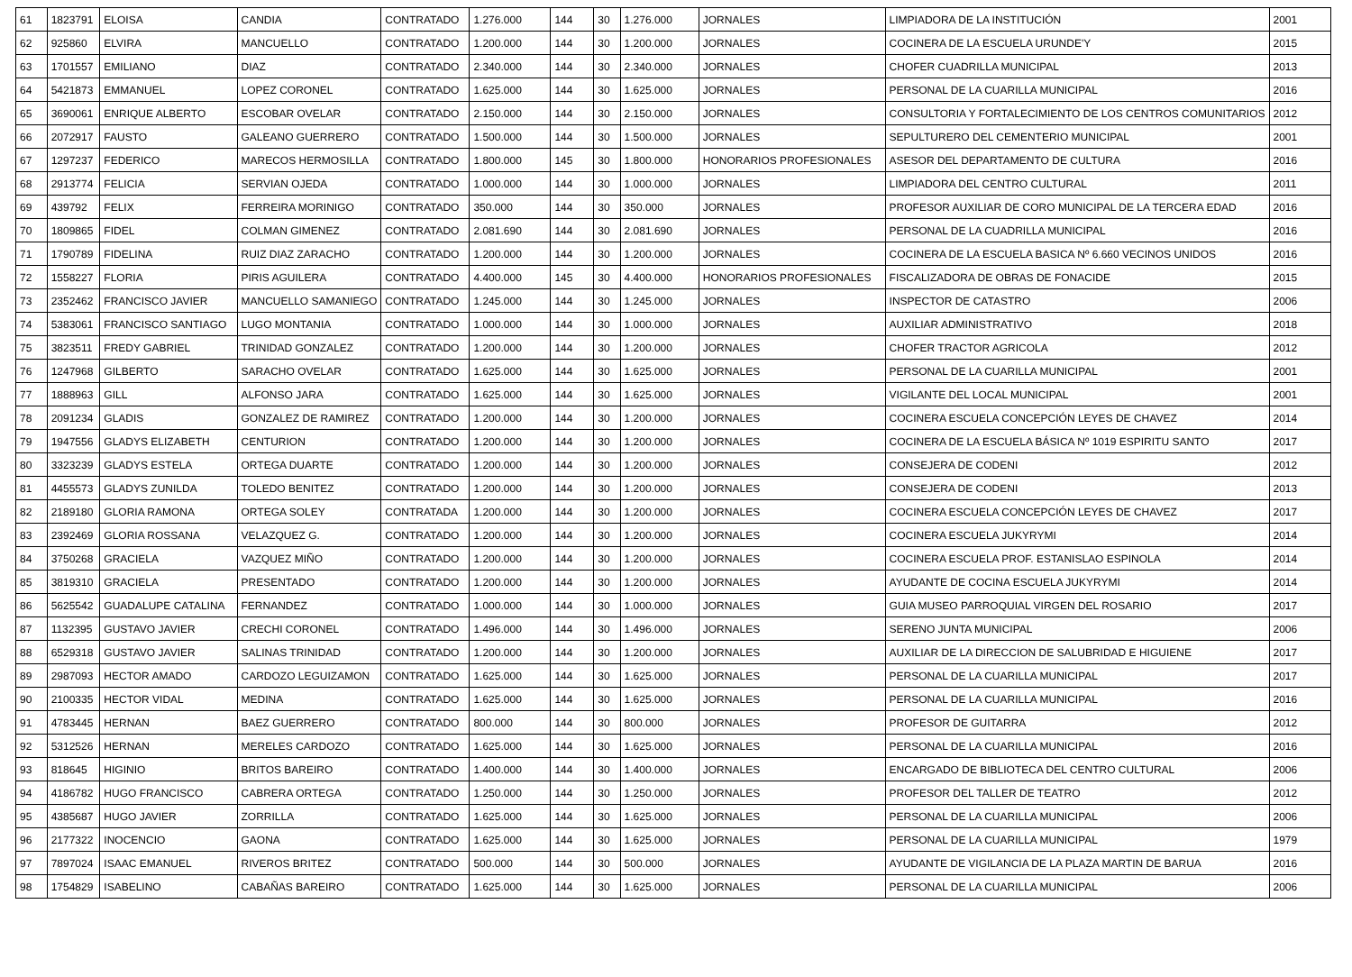| 61 | 1823791 | ELOISA | CANDIA | CONTRATADO | 1.276.000 | 144 | 30 | 1.276.000 | JORNALES | LIMPIADORA DE LA INSTITUCIÓN | 2001 |
| 62 | 925860 | ELVIRA | MANCUELLO | CONTRATADO | 1.200.000 | 144 | 30 | 1.200.000 | JORNALES | COCINERA DE LA ESCUELA URUNDE'Y | 2015 |
| 63 | 1701557 | EMILIANO | DIAZ | CONTRATADO | 2.340.000 | 144 | 30 | 2.340.000 | JORNALES | CHOFER CUADRILLA MUNICIPAL | 2013 |
| 64 | 5421873 | EMMANUEL | LOPEZ CORONEL | CONTRATADO | 1.625.000 | 144 | 30 | 1.625.000 | JORNALES | PERSONAL DE LA CUARILLA MUNICIPAL | 2016 |
| 65 | 3690061 | ENRIQUE ALBERTO | ESCOBAR OVELAR | CONTRATADO | 2.150.000 | 144 | 30 | 2.150.000 | JORNALES | CONSULTORIA Y FORTALECIMIENTO DE LOS CENTROS COMUNITARIOS | 2012 |
| 66 | 2072917 | FAUSTO | GALEANO GUERRERO | CONTRATADO | 1.500.000 | 144 | 30 | 1.500.000 | JORNALES | SEPULTURERO DEL CEMENTERIO MUNICIPAL | 2001 |
| 67 | 1297237 | FEDERICO | MARECOS HERMOSILLA | CONTRATADO | 1.800.000 | 145 | 30 | 1.800.000 | HONORARIOS PROFESIONALES | ASESOR DEL DEPARTAMENTO DE CULTURA | 2016 |
| 68 | 2913774 | FELICIA | SERVIAN OJEDA | CONTRATADO | 1.000.000 | 144 | 30 | 1.000.000 | JORNALES | LIMPIADORA DEL CENTRO CULTURAL | 2011 |
| 69 | 439792 | FELIX | FERREIRA MORINIGO | CONTRATADO | 350.000 | 144 | 30 | 350.000 | JORNALES | PROFESOR AUXILIAR DE CORO MUNICIPAL DE LA TERCERA EDAD | 2016 |
| 70 | 1809865 | FIDEL | COLMAN GIMENEZ | CONTRATADO | 2.081.690 | 144 | 30 | 2.081.690 | JORNALES | PERSONAL DE LA CUADRILLA MUNICIPAL | 2016 |
| 71 | 1790789 | FIDELINA | RUIZ DIAZ ZARACHO | CONTRATADO | 1.200.000 | 144 | 30 | 1.200.000 | JORNALES | COCINERA DE LA ESCUELA BASICA Nº 6.660 VECINOS UNIDOS | 2016 |
| 72 | 1558227 | FLORIA | PIRIS AGUILERA | CONTRATADO | 4.400.000 | 145 | 30 | 4.400.000 | HONORARIOS PROFESIONALES | FISCALIZADORA DE OBRAS DE FONACIDE | 2015 |
| 73 | 2352462 | FRANCISCO JAVIER | MANCUELLO SAMANIEGO | CONTRATADO | 1.245.000 | 144 | 30 | 1.245.000 | JORNALES | INSPECTOR DE CATASTRO | 2006 |
| 74 | 5383061 | FRANCISCO SANTIAGO | LUGO MONTANIA | CONTRATADO | 1.000.000 | 144 | 30 | 1.000.000 | JORNALES | AUXILIAR ADMINISTRATIVO | 2018 |
| 75 | 3823511 | FREDY GABRIEL | TRINIDAD GONZALEZ | CONTRATADO | 1.200.000 | 144 | 30 | 1.200.000 | JORNALES | CHOFER TRACTOR AGRICOLA | 2012 |
| 76 | 1247968 | GILBERTO | SARACHO OVELAR | CONTRATADO | 1.625.000 | 144 | 30 | 1.625.000 | JORNALES | PERSONAL DE LA CUARILLA MUNICIPAL | 2001 |
| 77 | 1888963 | GILL | ALFONSO JARA | CONTRATADO | 1.625.000 | 144 | 30 | 1.625.000 | JORNALES | VIGILANTE DEL LOCAL MUNICIPAL | 2001 |
| 78 | 2091234 | GLADIS | GONZALEZ DE RAMIREZ | CONTRATADO | 1.200.000 | 144 | 30 | 1.200.000 | JORNALES | COCINERA ESCUELA CONCEPCIÓN LEYES DE CHAVEZ | 2014 |
| 79 | 1947556 | GLADYS ELIZABETH | CENTURION | CONTRATADO | 1.200.000 | 144 | 30 | 1.200.000 | JORNALES | COCINERA DE LA ESCUELA BÁSICA Nº 1019 ESPIRITU SANTO | 2017 |
| 80 | 3323239 | GLADYS ESTELA | ORTEGA DUARTE | CONTRATADO | 1.200.000 | 144 | 30 | 1.200.000 | JORNALES | CONSEJERA DE CODENI | 2012 |
| 81 | 4455573 | GLADYS ZUNILDA | TOLEDO BENITEZ | CONTRATADO | 1.200.000 | 144 | 30 | 1.200.000 | JORNALES | CONSEJERA DE CODENI | 2013 |
| 82 | 2189180 | GLORIA RAMONA | ORTEGA SOLEY | CONTRATADA | 1.200.000 | 144 | 30 | 1.200.000 | JORNALES | COCINERA ESCUELA CONCEPCIÓN LEYES DE CHAVEZ | 2017 |
| 83 | 2392469 | GLORIA ROSSANA | VELAZQUEZ G. | CONTRATADO | 1.200.000 | 144 | 30 | 1.200.000 | JORNALES | COCINERA ESCUELA JUKYRYMI | 2014 |
| 84 | 3750268 | GRACIELA | VAZQUEZ MIÑO | CONTRATADO | 1.200.000 | 144 | 30 | 1.200.000 | JORNALES | COCINERA ESCUELA PROF. ESTANISLAO ESPINOLA | 2014 |
| 85 | 3819310 | GRACIELA | PRESENTADO | CONTRATADO | 1.200.000 | 144 | 30 | 1.200.000 | JORNALES | AYUDANTE DE COCINA ESCUELA JUKYRYMI | 2014 |
| 86 | 5625542 | GUADALUPE CATALINA | FERNANDEZ | CONTRATADO | 1.000.000 | 144 | 30 | 1.000.000 | JORNALES | GUIA MUSEO PARROQUIAL VIRGEN DEL ROSARIO | 2017 |
| 87 | 1132395 | GUSTAVO JAVIER | CRECHI CORONEL | CONTRATADO | 1.496.000 | 144 | 30 | 1.496.000 | JORNALES | SERENO JUNTA MUNICIPAL | 2006 |
| 88 | 6529318 | GUSTAVO JAVIER | SALINAS TRINIDAD | CONTRATADO | 1.200.000 | 144 | 30 | 1.200.000 | JORNALES | AUXILIAR DE LA DIRECCION DE SALUBRIDAD E HIGUIENE | 2017 |
| 89 | 2987093 | HECTOR AMADO | CARDOZO LEGUIZAMON | CONTRATADO | 1.625.000 | 144 | 30 | 1.625.000 | JORNALES | PERSONAL DE LA CUARILLA MUNICIPAL | 2017 |
| 90 | 2100335 | HECTOR VIDAL | MEDINA | CONTRATADO | 1.625.000 | 144 | 30 | 1.625.000 | JORNALES | PERSONAL DE LA CUARILLA MUNICIPAL | 2016 |
| 91 | 4783445 | HERNAN | BAEZ GUERRERO | CONTRATADO | 800.000 | 144 | 30 | 800.000 | JORNALES | PROFESOR DE GUITARRA | 2012 |
| 92 | 5312526 | HERNAN | MERELES CARDOZO | CONTRATADO | 1.625.000 | 144 | 30 | 1.625.000 | JORNALES | PERSONAL DE LA CUARILLA MUNICIPAL | 2016 |
| 93 | 818645 | HIGINIO | BRITOS BAREIRO | CONTRATADO | 1.400.000 | 144 | 30 | 1.400.000 | JORNALES | ENCARGADO DE BIBLIOTECA DEL CENTRO CULTURAL | 2006 |
| 94 | 4186782 | HUGO FRANCISCO | CABRERA ORTEGA | CONTRATADO | 1.250.000 | 144 | 30 | 1.250.000 | JORNALES | PROFESOR DEL TALLER DE TEATRO | 2012 |
| 95 | 4385687 | HUGO JAVIER | ZORRILLA | CONTRATADO | 1.625.000 | 144 | 30 | 1.625.000 | JORNALES | PERSONAL DE LA CUARILLA MUNICIPAL | 2006 |
| 96 | 2177322 | INOCENCIO | GAONA | CONTRATADO | 1.625.000 | 144 | 30 | 1.625.000 | JORNALES | PERSONAL DE LA CUARILLA MUNICIPAL | 1979 |
| 97 | 7897024 | ISAAC EMANUEL | RIVEROS BRITEZ | CONTRATADO | 500.000 | 144 | 30 | 500.000 | JORNALES | AYUDANTE DE VIGILANCIA DE LA PLAZA MARTIN DE BARUA | 2016 |
| 98 | 1754829 | ISABELINO | CABAÑAS BAREIRO | CONTRATADO | 1.625.000 | 144 | 30 | 1.625.000 | JORNALES | PERSONAL DE LA CUARILLA MUNICIPAL | 2006 |